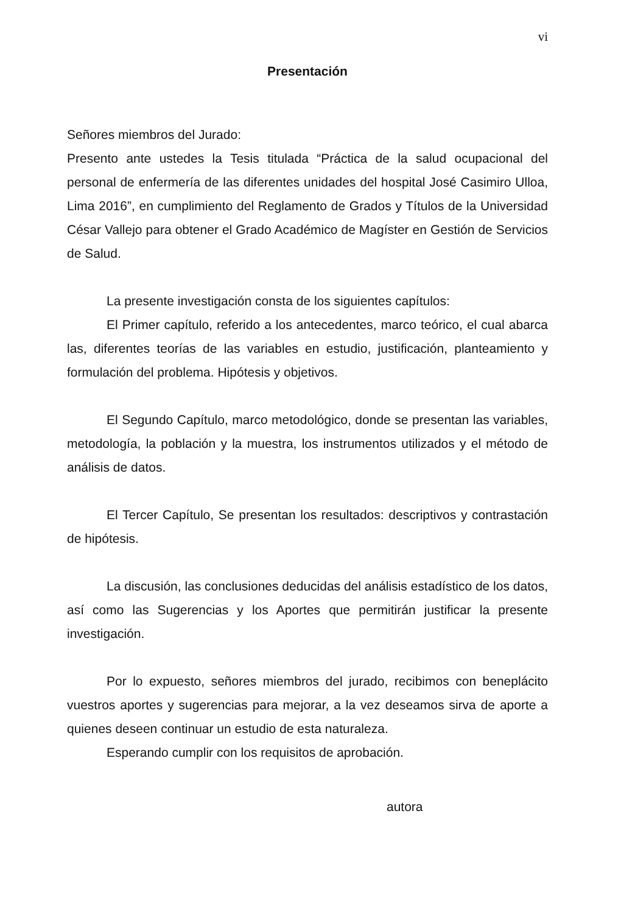vi
Presentación
Señores miembros del Jurado:
Presento ante ustedes la Tesis titulada “Práctica de la salud ocupacional del personal de enfermería de las diferentes unidades del hospital José Casimiro Ulloa, Lima 2016”, en cumplimiento del Reglamento de Grados y Títulos de la Universidad César Vallejo para obtener el Grado Académico de Magíster en Gestión de Servicios de Salud.
La presente investigación consta de los siguientes capítulos:
El Primer capítulo, referido a los antecedentes, marco teórico, el cual abarca las, diferentes teorías de las variables en estudio, justificación, planteamiento y formulación del problema. Hipótesis y objetivos.
El Segundo Capítulo, marco metodológico, donde se presentan las variables, metodología, la población y la muestra, los instrumentos utilizados y el método de análisis de datos.
El Tercer Capítulo, Se presentan los resultados: descriptivos y contrastación de hipótesis.
La discusión, las conclusiones deducidas del análisis estadístico de los datos, así como las Sugerencias y los Aportes que permitirán justificar la presente investigación.
Por lo expuesto, señores miembros del jurado, recibimos con beneplácito vuestros aportes y sugerencias para mejorar, a la vez deseamos sirva de aporte a quienes deseen continuar un estudio de esta naturaleza.
Esperando cumplir con los requisitos de aprobación.
autora